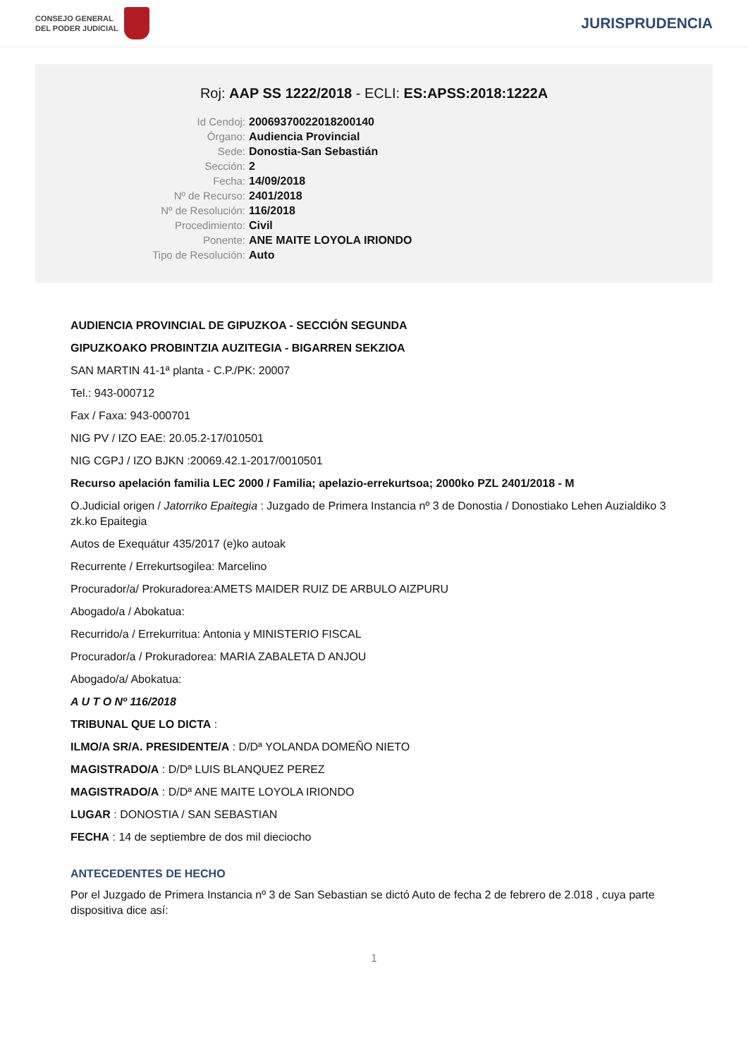CONSEJO GENERAL
DEL PODER JUDICIAL
JURISPRUDENCIA
Roj: AAP SS 1222/2018 - ECLI: ES:APSS:2018:1222A
Id Cendoj: 20069370022018200140 Órgano: Audiencia Provincial Sede: Donostia-San Sebastián Sección: 2 Fecha: 14/09/2018 Nº de Recurso: 2401/2018 Nº de Resolución: 116/2018 Procedimiento: Civil Ponente: ANE MAITE LOYOLA IRIONDO Tipo de Resolución: Auto
AUDIENCIA PROVINCIAL DE GIPUZKOA - SECCIÓN SEGUNDA
GIPUZKOAKO PROBINTZIA AUZITEGIA - BIGARREN SEKZIOA
SAN MARTIN 41-1ª planta - C.P./PK: 20007
Tel.: 943-000712
Fax / Faxa: 943-000701
NIG PV / IZO EAE: 20.05.2-17/010501
NIG CGPJ / IZO BJKN :20069.42.1-2017/0010501
Recurso apelación familia LEC 2000 / Familia; apelazio-errekurtsoa; 2000ko PZL 2401/2018 - M
O.Judicial origen / Jatorriko Epaitegia : Juzgado de Primera Instancia nº 3 de Donostia / Donostiako Lehen Auzialdiko 3 zk.ko Epaitegia
Autos de Exequátur 435/2017 (e)ko autoak
Recurrente / Errekurtsogilea: Marcelino
Procurador/a/ Prokuradorea:AMETS MAIDER RUIZ DE ARBULO AIZPURU
Abogado/a / Abokatua:
Recurrido/a / Errekurritua: Antonia y MINISTERIO FISCAL
Procurador/a / Prokuradorea: MARIA ZABALETA D ANJOU
Abogado/a/ Abokatua:
A U T O Nº 116/2018
TRIBUNAL QUE LO DICTA :
ILMO/A SR/A. PRESIDENTE/A : D/Dª YOLANDA DOMEÑO NIETO
MAGISTRADO/A : D/Dª LUIS BLANQUEZ PEREZ
MAGISTRADO/A : D/Dª ANE MAITE LOYOLA IRIONDO
LUGAR : DONOSTIA / SAN SEBASTIAN
FECHA : 14 de septiembre de dos mil dieciocho
ANTECEDENTES DE HECHO
Por el Juzgado de Primera Instancia nº 3 de San Sebastian se dictó Auto de fecha 2 de febrero de 2.018 , cuya parte dispositiva dice así:
1